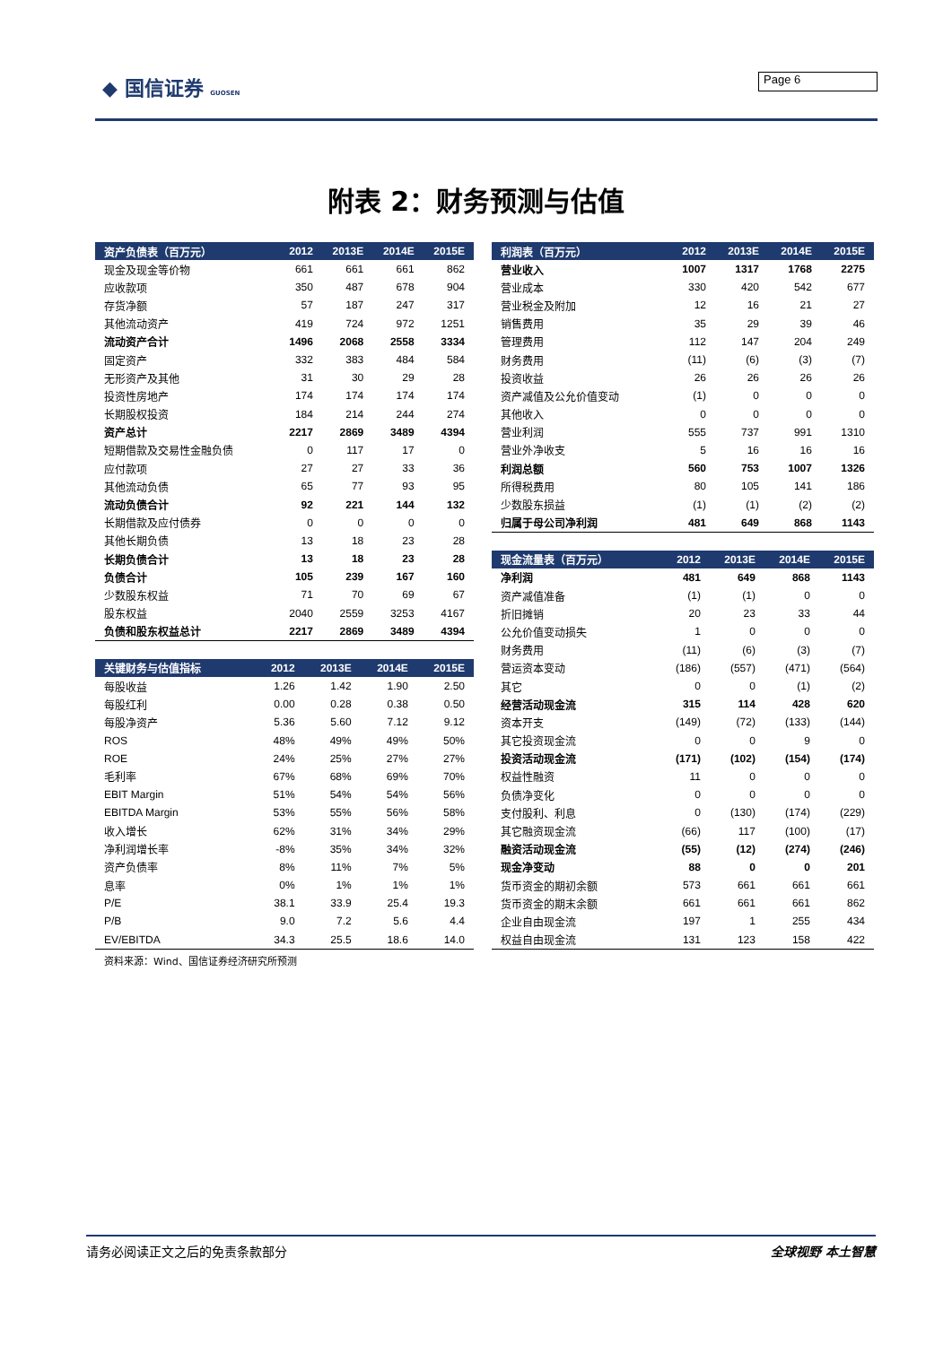◆ 国信证券 GUOSEN Page 6
附表 2：财务预测与估值
| 资产负债表（百万元） | 2012 | 2013E | 2014E | 2015E |
| --- | --- | --- | --- | --- |
| 现金及现金等价物 | 661 | 661 | 661 | 862 |
| 应收款项 | 350 | 487 | 678 | 904 |
| 存货净额 | 57 | 187 | 247 | 317 |
| 其他流动资产 | 419 | 724 | 972 | 1251 |
| 流动资产合计 | 1496 | 2068 | 2558 | 3334 |
| 固定资产 | 332 | 383 | 484 | 584 |
| 无形资产及其他 | 31 | 30 | 29 | 28 |
| 投资性房地产 | 174 | 174 | 174 | 174 |
| 长期股权投资 | 184 | 214 | 244 | 274 |
| 资产总计 | 2217 | 2869 | 3489 | 4394 |
| 短期借款及交易性金融负债 | 0 | 117 | 17 | 0 |
| 应付款项 | 27 | 27 | 33 | 36 |
| 其他流动负债 | 65 | 77 | 93 | 95 |
| 流动负债合计 | 92 | 221 | 144 | 132 |
| 长期借款及应付债券 | 0 | 0 | 0 | 0 |
| 其他长期负债 | 13 | 18 | 23 | 28 |
| 长期负债合计 | 13 | 18 | 23 | 28 |
| 负债合计 | 105 | 239 | 167 | 160 |
| 少数股东权益 | 71 | 70 | 69 | 67 |
| 股东权益 | 2040 | 2559 | 3253 | 4167 |
| 负债和股东权益总计 | 2217 | 2869 | 3489 | 4394 |
| 关键财务与估值指标 | 2012 | 2013E | 2014E | 2015E |
| --- | --- | --- | --- | --- |
| 每股收益 | 1.26 | 1.42 | 1.90 | 2.50 |
| 每股红利 | 0.00 | 0.28 | 0.38 | 0.50 |
| 每股净资产 | 5.36 | 5.60 | 7.12 | 9.12 |
| ROS | 48% | 49% | 49% | 50% |
| ROE | 24% | 25% | 27% | 27% |
| 毛利率 | 67% | 68% | 69% | 70% |
| EBIT Margin | 51% | 54% | 54% | 56% |
| EBITDA Margin | 53% | 55% | 56% | 58% |
| 收入增长 | 62% | 31% | 34% | 29% |
| 净利润增长率 | -8% | 35% | 34% | 32% |
| 资产负债率 | 8% | 11% | 7% | 5% |
| 息率 | 0% | 1% | 1% | 1% |
| P/E | 38.1 | 33.9 | 25.4 | 19.3 |
| P/B | 9.0 | 7.2 | 5.6 | 4.4 |
| EV/EBITDA | 34.3 | 25.5 | 18.6 | 14.0 |
资料来源：Wind、国信证券经济研究所预测
| 利润表（百万元） | 2012 | 2013E | 2014E | 2015E |
| --- | --- | --- | --- | --- |
| 营业收入 | 1007 | 1317 | 1768 | 2275 |
| 营业成本 | 330 | 420 | 542 | 677 |
| 营业税金及附加 | 12 | 16 | 21 | 27 |
| 销售费用 | 35 | 29 | 39 | 46 |
| 管理费用 | 112 | 147 | 204 | 249 |
| 财务费用 | (11) | (6) | (3) | (7) |
| 投资收益 | 26 | 26 | 26 | 26 |
| 资产减值及公允价值变动 | (1) | 0 | 0 | 0 |
| 其他收入 | 0 | 0 | 0 | 0 |
| 营业利润 | 555 | 737 | 991 | 1310 |
| 营业外净收支 | 5 | 16 | 16 | 16 |
| 利润总额 | 560 | 753 | 1007 | 1326 |
| 所得税费用 | 80 | 105 | 141 | 186 |
| 少数股东损益 | (1) | (1) | (2) | (2) |
| 归属于母公司净利润 | 481 | 649 | 868 | 1143 |
| 现金流量表（百万元） | 2012 | 2013E | 2014E | 2015E |
| --- | --- | --- | --- | --- |
| 净利润 | 481 | 649 | 868 | 1143 |
| 资产减值准备 | (1) | (1) | 0 | 0 |
| 折旧摊销 | 20 | 23 | 33 | 44 |
| 公允价值变动损失 | 1 | 0 | 0 | 0 |
| 财务费用 | (11) | (6) | (3) | (7) |
| 营运资本变动 | (186) | (557) | (471) | (564) |
| 其它 | 0 | 0 | (1) | (2) |
| 经营活动现金流 | 315 | 114 | 428 | 620 |
| 资本开支 | (149) | (72) | (133) | (144) |
| 其它投资现金流 | 0 | 0 | 9 | 0 |
| 投资活动现金流 | (171) | (102) | (154) | (174) |
| 权益性融资 | 11 | 0 | 0 | 0 |
| 负债净变化 | 0 | 0 | 0 | 0 |
| 支付股利、利息 | 0 | (130) | (174) | (229) |
| 其它融资现金流 | (66) | 117 | (100) | (17) |
| 融资活动现金流 | (55) | (12) | (274) | (246) |
| 现金净变动 | 88 | 0 | 0 | 201 |
| 货币资金的期初余额 | 573 | 661 | 661 | 661 |
| 货币资金的期末余额 | 661 | 661 | 661 | 862 |
| 企业自由现金流 | 197 | 1 | 255 | 434 |
| 权益自由现金流 | 131 | 123 | 158 | 422 |
请务必阅读正文之后的免责条款部分 全球视野 本土智慧